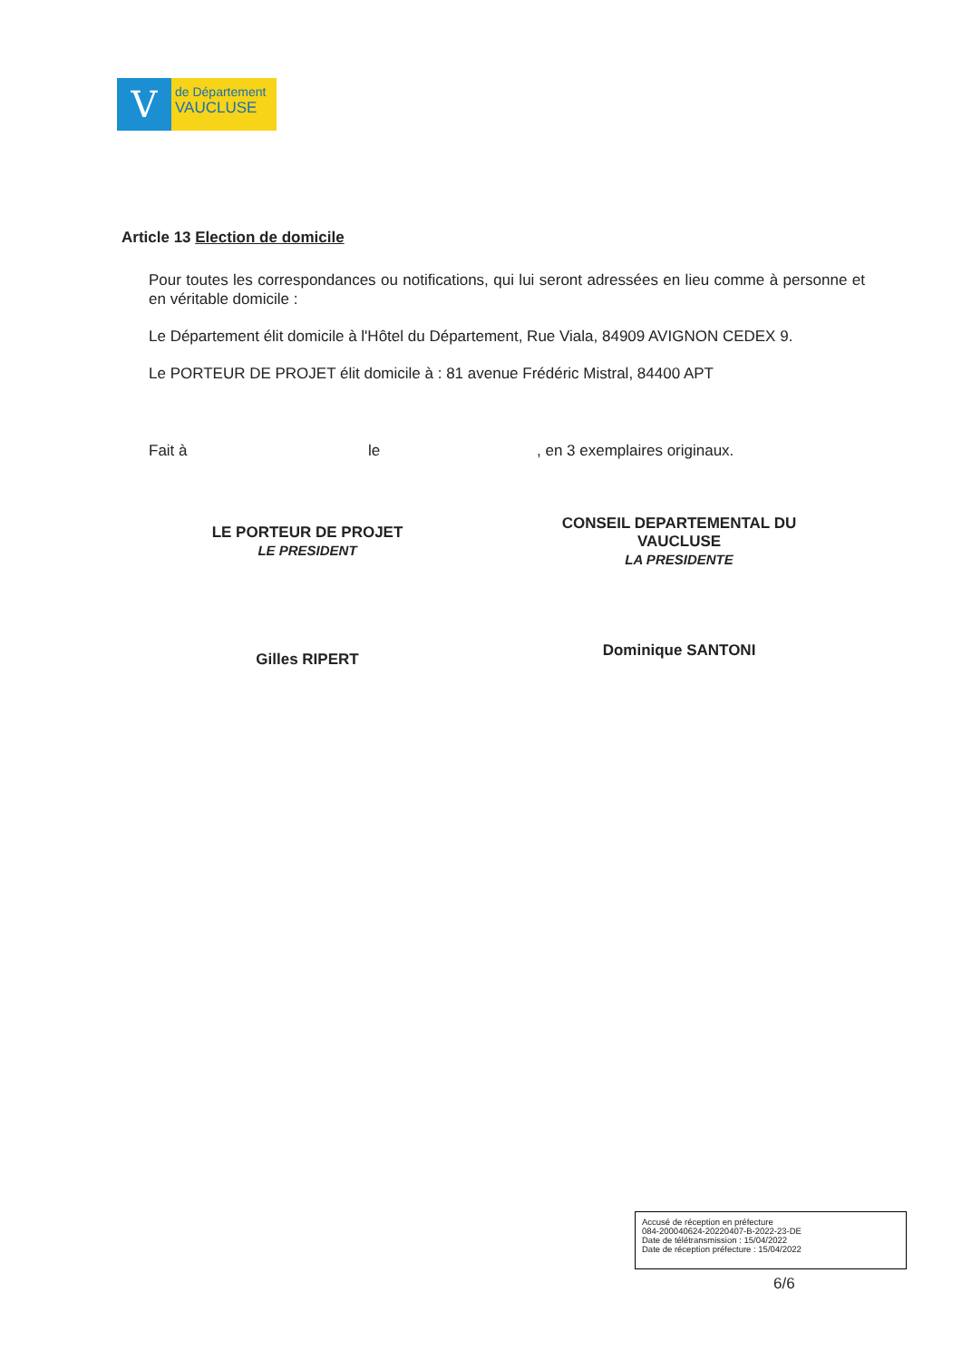V
de Département
VAUCLUSE
Article 13 Election de domicile
Pour toutes les correspondances ou notifications, qui lui seront adressées en lieu comme à personne et en véritable domicile :
Le Département élit domicile à l'Hôtel du Département, Rue Viala, 84909 AVIGNON CEDEX 9.
Le PORTEUR DE PROJET élit domicile à : 81 avenue Frédéric Mistral, 84400 APT
Fait à le , en 3 exemplaires originaux.
LE PORTEUR DE PROJET
LE PRESIDENT
Gilles RIPERT
CONSEIL DEPARTEMENTAL DU
VAUCLUSE
LA PRESIDENTE
Dominique SANTONI
Accusé de réception en préfecture
084-200040624-20220407-B-2022-23-DE
Date de télétransmission : 15/04/2022
Date de réception préfecture : 15/04/2022
6/6